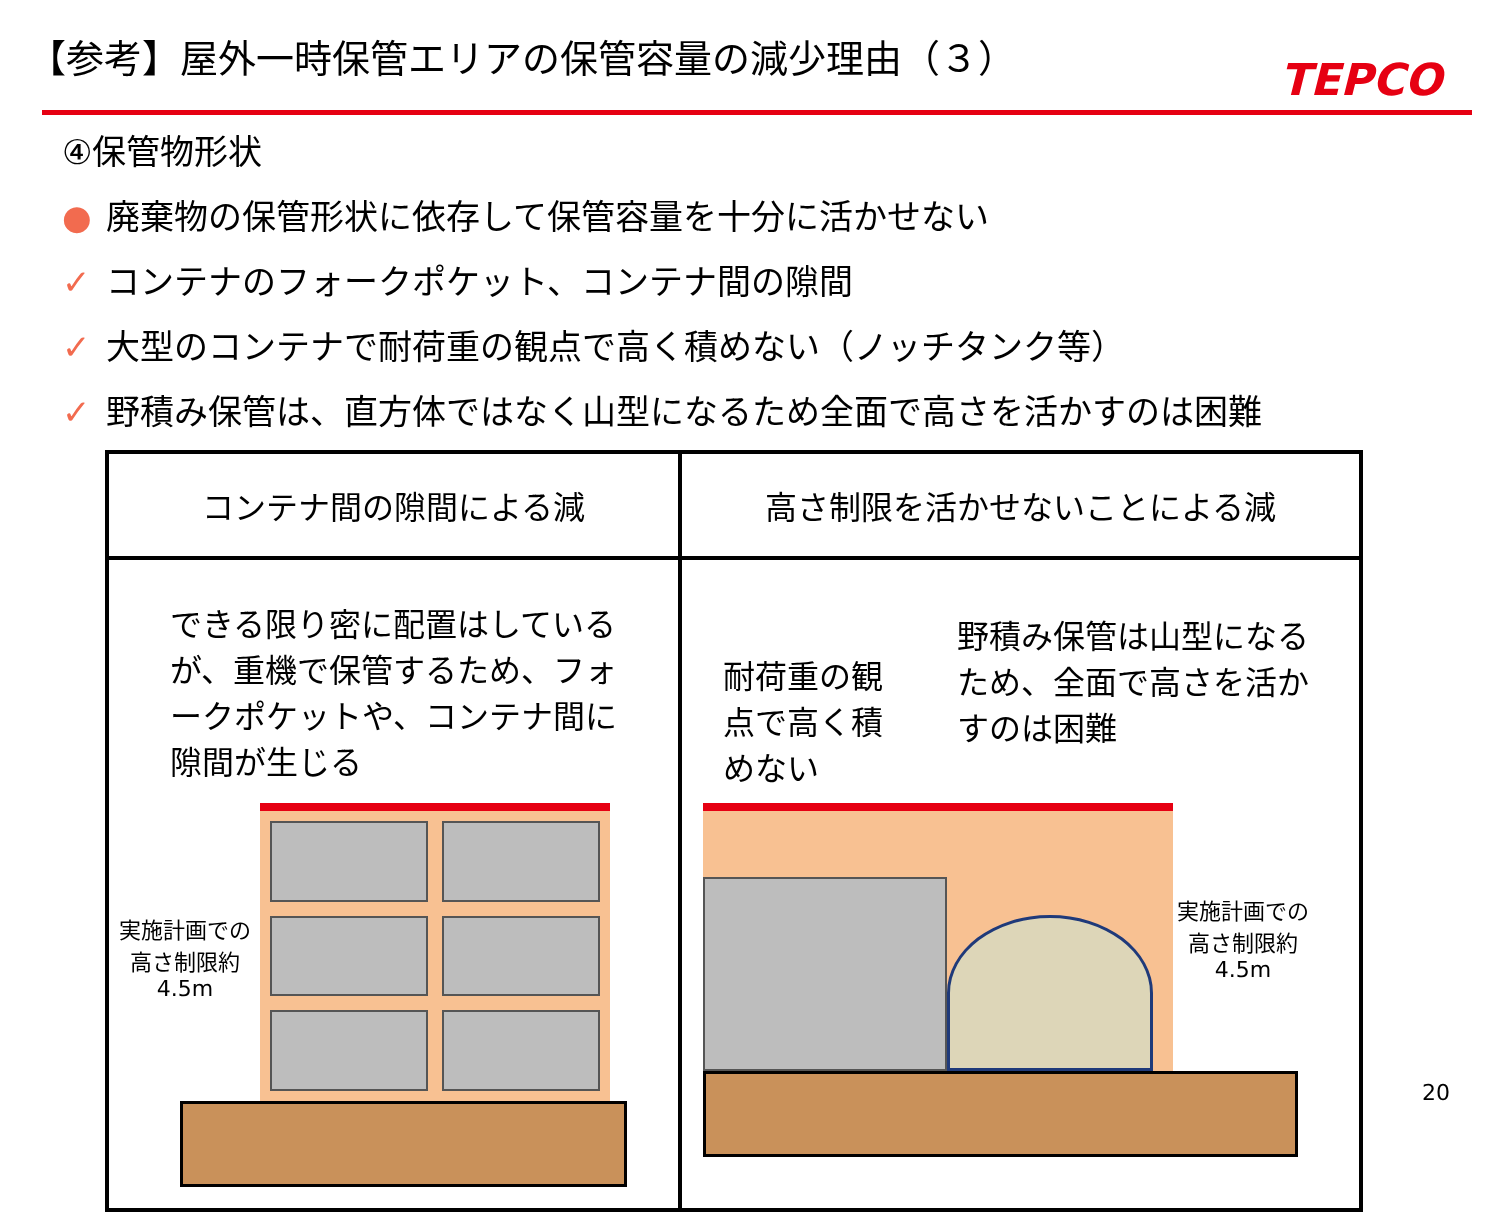【参考】屋外一時保管エリアの保管容量の減少理由（３）
TEPCO
④保管物形状
● 廃棄物の保管形状に依存して保管容量を十分に活かせない
✓ コンテナのフォークポケット、コンテナ間の隙間
✓ 大型のコンテナで耐荷重の観点で高く積めない（ノッチタンク等）
✓ 野積み保管は、直方体ではなく山型になるため全面で高さを活かすのは困難
| コンテナ間の隙間による減 | 高さ制限を活かせないことによる減 |
| できる限り密に配置はしているが、重機で保管するため、フォークポケットや、コンテナ間に隙間が生じる 実施計画での高さ制限約4.5m | 耐荷重の観点で高く積めない 野積み保管は山型になるため、全面で高さを活かすのは困難 実施計画での高さ制限約4.5m |
20